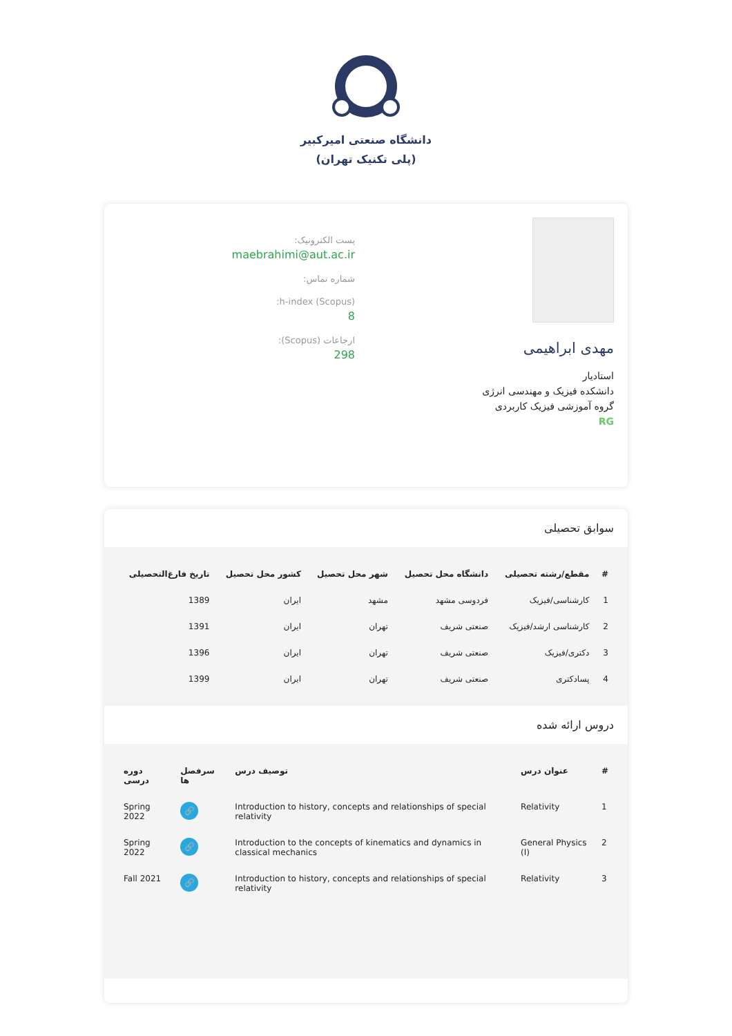دانشگاه صنعتی امیرکبیر
(پلی تکنیک تهران)
مهدی ابراهیمی
استادیار
دانشکده فیزیک و مهندسی انرژی
گروه آموزشی فیزیک کاربردی
RG
پست الکترونیک:
maebrahimi@aut.ac.ir
شماره تماس:
h-index (Scopus):
8
ارجاعات (Scopus):
298
سوابق تحصیلی
| # | مقطع/رشته تحصیلی | دانشگاه محل تحصیل | شهر محل تحصیل | کشور محل تحصیل | تاریخ فارغ‌التحصیلی |
| --- | --- | --- | --- | --- | --- |
| 1 | کارشناسی/فیزیک | فردوسی مشهد | مشهد | ایران | 1389 |
| 2 | کارشناسی ارشد/فیزیک | صنعتی شریف | تهران | ایران | 1391 |
| 3 | دکتری/فیزیک | صنعتی شریف | تهران | ایران | 1396 |
| 4 | پسادکتری | صنعتی شریف | تهران | ایران | 1399 |
دروس ارائه شده
| # | عنوان درس | توصیف درس | سرفصل ها | دوره درسی |
| --- | --- | --- | --- | --- |
| 1 | Relativity | Introduction to history, concepts and relationships of special relativity | 🔗 | Spring 2022 |
| 2 | General Physics (I) | Introduction to the concepts of kinematics and dynamics in classical mechanics | 🔗 | Spring 2022 |
| 3 | Relativity | Introduction to history, concepts and relationships of special relativity | 🔗 | Fall 2021 |